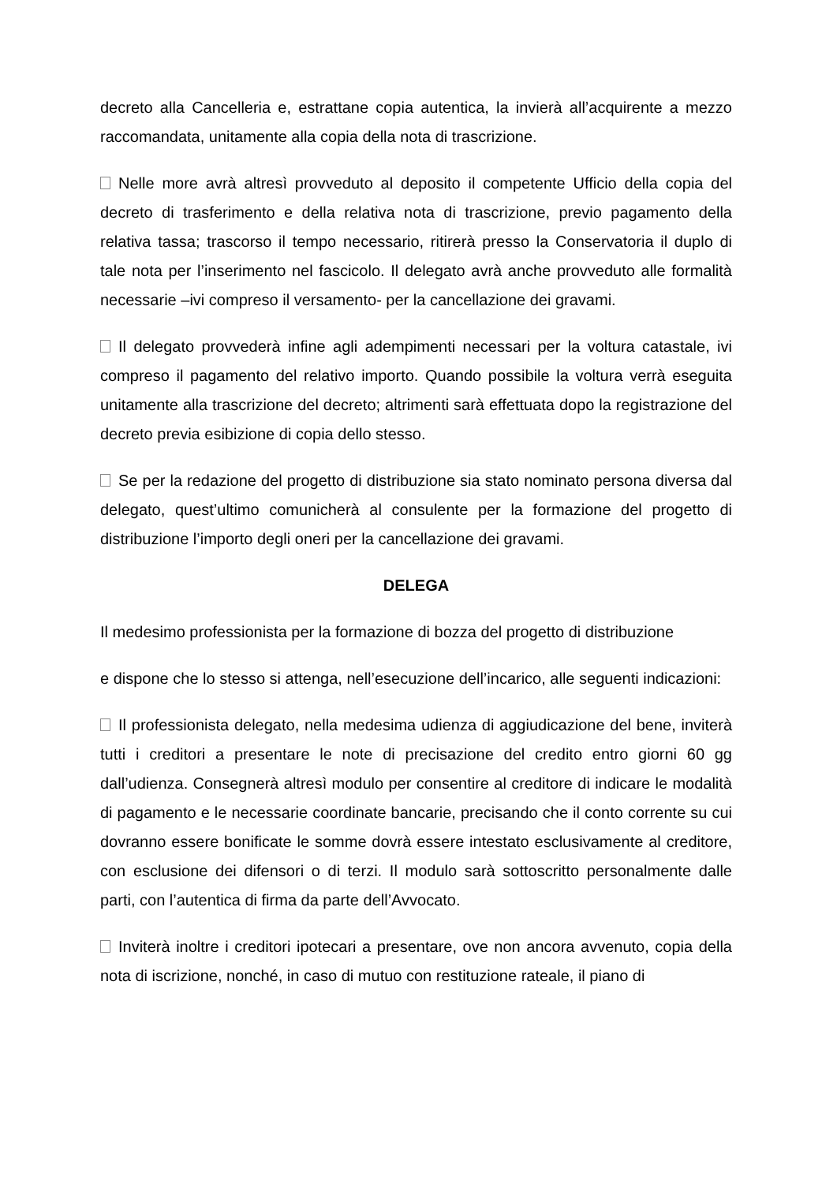decreto alla Cancelleria e, estrattane copia autentica, la invierà all’acquirente a mezzo raccomandata, unitamente alla copia della nota di trascrizione.
Nelle more avrà altresì provveduto al deposito il competente Ufficio della copia del decreto di trasferimento e della relativa nota di trascrizione, previo pagamento della relativa tassa; trascorso il tempo necessario, ritirerà presso la Conservatoria il duplo di tale nota per l’inserimento nel fascicolo. Il delegato avrà anche provveduto alle formalità necessarie –ivi compreso il versamento- per la cancellazione dei gravami.
Il delegato provvederà infine agli adempimenti necessari per la voltura catastale, ivi compreso il pagamento del relativo importo. Quando possibile la voltura verrà eseguita unitamente alla trascrizione del decreto; altrimenti sarà effettuata dopo la registrazione del decreto previa esibizione di copia dello stesso.
Se per la redazione del progetto di distribuzione sia stato nominato persona diversa dal delegato, quest’ultimo comunicherà al consulente per la formazione del progetto di distribuzione l’importo degli oneri per la cancellazione dei gravami.
DELEGA
Il medesimo professionista per la formazione di bozza del progetto di distribuzione
e dispone che lo stesso si attenga, nell’esecuzione dell’incarico, alle seguenti indicazioni:
Il professionista delegato, nella medesima udienza di aggiudicazione del bene, inviterà tutti i creditori a presentare le note di precisazione del credito entro giorni 60 gg dall’udienza. Consegnerà altresì modulo per consentire al creditore di indicare le modalità di pagamento e le necessarie coordinate bancarie, precisando che il conto corrente su cui dovranno essere bonificate le somme dovrà essere intestato esclusivamente al creditore, con esclusione dei difensori o di terzi. Il modulo sarà sottoscritto personalmente dalle parti, con l’autentica di firma da parte dell’Avvocato.
Inviterà inoltre i creditori ipotecari a presentare, ove non ancora avvenuto, copia della nota di iscrizione, nonché, in caso di mutuo con restituzione rateale, il piano di